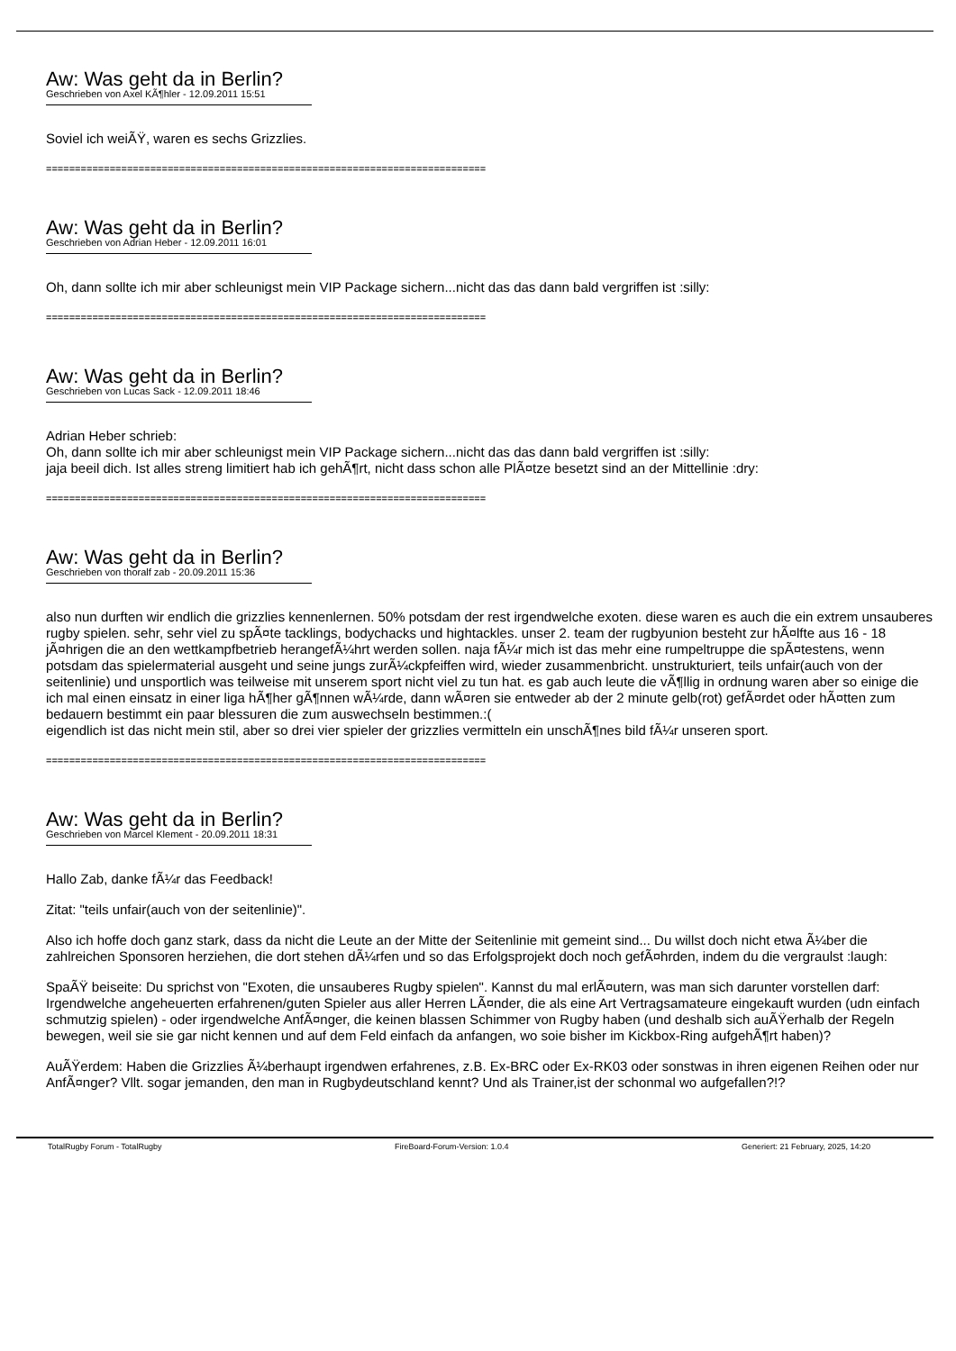Aw: Was geht da in Berlin?
Geschrieben von Axel KÃ¶hler - 12.09.2011 15:51
Soviel ich weiÃŸ, waren es sechs Grizzlies.
============================================================================
Aw: Was geht da in Berlin?
Geschrieben von Adrian Heber - 12.09.2011 16:01
Oh, dann sollte ich mir aber schleunigst mein VIP Package sichern...nicht das das dann bald vergriffen ist :silly:
============================================================================
Aw: Was geht da in Berlin?
Geschrieben von Lucas Sack - 12.09.2011 18:46
Adrian Heber schrieb:
Oh, dann sollte ich mir aber schleunigst mein VIP Package sichern...nicht das das dann bald vergriffen ist :silly:
jaja beeil dich. Ist alles streng limitiert hab ich gehÃ¶rt, nicht dass schon alle PlÃ¤tze besetzt sind an der Mittellinie :dry:
============================================================================
Aw: Was geht da in Berlin?
Geschrieben von thoralf zab - 20.09.2011 15:36
also nun durften wir endlich die grizzlies kennenlernen. 50% potsdam der rest irgendwelche exoten. diese waren es auch die ein extrem unsauberes rugby spielen. sehr, sehr viel zu spÃ¤te tacklings, bodychacks und hightackles. unser 2. team der rugbyunion besteht zur hÃ¤lfte aus 16 - 18 jÃ¤hrigen die an den wettkampfbetrieb herangefÃ¼hrt werden sollen. naja fÃ¼r mich ist das mehr eine rumpeltruppe die spÃ¤testens, wenn potsdam das spielermaterial ausgeht und seine jungs zurÃ¼ckpfeiffen wird, wieder zusammenbricht. unstrukturiert, teils unfair(auch von der seitenlinie) und unsportlich was teilweise mit unserem sport nicht viel zu tun hat. es gab auch leute die vÃ¶llig in ordnung waren aber so einige die ich mal einen einsatz in einer liga hÃ¶her gÃ¶nnen wÃ¼rde, dann wÃ¤ren sie entweder ab der 2 minute gelb(rot) gefÃ¤rdet oder hÃ¤tten zum bedauern bestimmt ein paar blessuren die zum auswechseln bestimmen.:(
eigendlich ist das nicht mein stil, aber so drei vier spieler der grizzlies vermitteln ein unschÃ¶nes bild fÃ¼r unseren sport.
============================================================================
Aw: Was geht da in Berlin?
Geschrieben von Marcel Klement - 20.09.2011 18:31
Hallo Zab, danke fÃ¼r das Feedback!
Zitat: "teils unfair(auch von der seitenlinie)".
Also ich hoffe doch ganz stark, dass da nicht die Leute an der Mitte der Seitenlinie mit gemeint sind... Du willst doch nicht etwa Ã¼ber die zahlreichen Sponsoren herziehen, die dort stehen dÃ¼rfen und so das Erfolgsprojekt doch noch gefÃ¤hrden, indem du die vergraulst :laugh:
SpaÃŸ beiseite: Du sprichst von "Exoten, die unsauberes Rugby spielen". Kannst du mal erlÃ¤utern, was man sich darunter vorstellen darf: Irgendwelche angeheuerten erfahrenen/guten Spieler aus aller Herren LÃ¤nder, die als eine Art Vertragsamateure eingekauft wurden (udn einfach schmutzig spielen) - oder irgendwelche AnfÃ¤nger, die keinen blassen Schimmer von Rugby haben (und deshalb sich auÃŸerhalb der Regeln bewegen, weil sie sie gar nicht kennen und auf dem Feld einfach da anfangen, wo soie bisher im Kickbox-Ring aufgehÃ¶rt haben)?
AuÃŸerdem: Haben die Grizzlies Ã¼berhaupt irgendwen erfahrenes, z.B. Ex-BRC oder Ex-RK03 oder sonstwas in ihren eigenen Reihen oder nur AnfÃ¤nger? Vllt. sogar jemanden, den man in Rugbydeutschland kennt? Und als Trainer,ist der schonmal wo aufgefallen?!?
TotalRugby Forum - TotalRugby FireBoard-Forum-Version: 1.0.4 Generiert: 21 February, 2025, 14:20